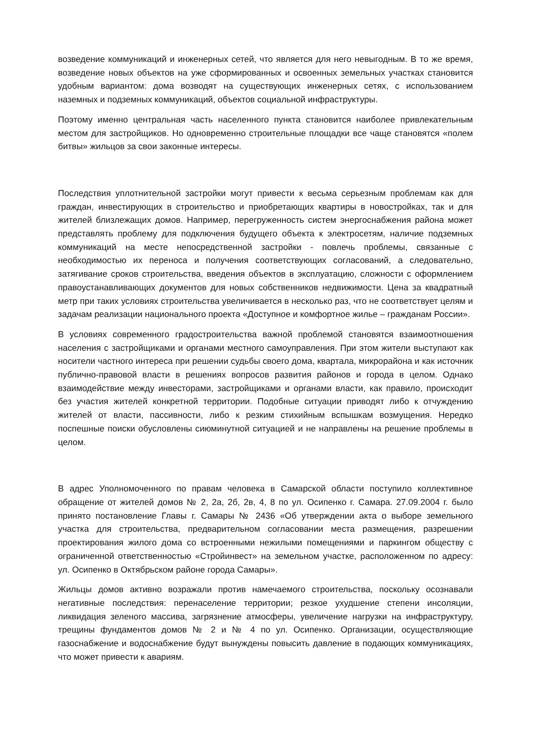возведение коммуникаций и инженерных сетей, что является для него невыгодным. В то же время, возведение новых объектов на уже сформированных и освоенных земельных участках становится удобным вариантом: дома возводят на существующих инженерных сетях, с использованием наземных и подземных коммуникаций, объектов социальной инфраструктуры.
Поэтому именно центральная часть населенного пункта становится наиболее привлекательным местом для застройщиков. Но одновременно строительные площадки все чаще становятся «полем битвы» жильцов за свои законные интересы.
Последствия уплотнительной застройки могут привести к весьма серьезным проблемам как для граждан, инвестирующих в строительство и приобретающих квартиры в новостройках, так и для жителей близлежащих домов. Например, перегруженность систем энергоснабжения района может представлять проблему для подключения будущего объекта к электросетям, наличие подземных коммуникаций на месте непосредственной застройки - повлечь проблемы, связанные с необходимостью их переноса и получения соответствующих согласований, а следовательно, затягивание сроков строительства, введения объектов в эксплуатацию, сложности с оформлением правоустанавливающих документов для новых собственников недвижимости. Цена за квадратный метр при таких условиях строительства увеличивается в несколько раз, что не соответствует целям и задачам реализации национального проекта «Доступное и комфортное жилье – гражданам России».
В условиях современного градостроительства важной проблемой становятся взаимоотношения населения с застройщиками и органами местного самоуправления. При этом жители выступают как носители частного интереса при решении судьбы своего дома, квартала, микрорайона и как источник публично-правовой власти в решениях вопросов развития районов и города в целом. Однако взаимодействие между инвесторами, застройщиками и органами власти, как правило, происходит без участия жителей конкретной территории. Подобные ситуации приводят либо к отчуждению жителей от власти, пассивности, либо к резким стихийным вспышкам возмущения. Нередко поспешные поиски обусловлены сиюминутной ситуацией и не направлены на решение проблемы в целом.
В адрес Уполномоченного по правам человека в Самарской области поступило коллективное обращение от жителей домов № 2, 2а, 2б, 2в, 4, 8 по ул. Осипенко г. Самара. 27.09.2004 г. было принято постановление Главы г. Самары № 2436 «Об утверждении акта о выборе земельного участка для строительства, предварительном согласовании места размещения, разрешении проектирования жилого дома со встроенными нежилыми помещениями и паркингом обществу с ограниченной ответственностью «Стройинвест» на земельном участке, расположенном по адресу: ул. Осипенко в Октябрьском районе города Самары».
Жильцы домов активно возражали против намечаемого строительства, поскольку осознавали негативные последствия: перенаселение территории; резкое ухудшение степени инсоляции, ликвидация зеленого массива, загрязнение атмосферы, увеличение нагрузки на инфраструктуру, трещины фундаментов домов № 2 и № 4 по ул. Осипенко. Организации, осуществляющие газоснабжение и водоснабжение будут вынуждены повысить давление в подающих коммуникациях, что может привести к авариям.